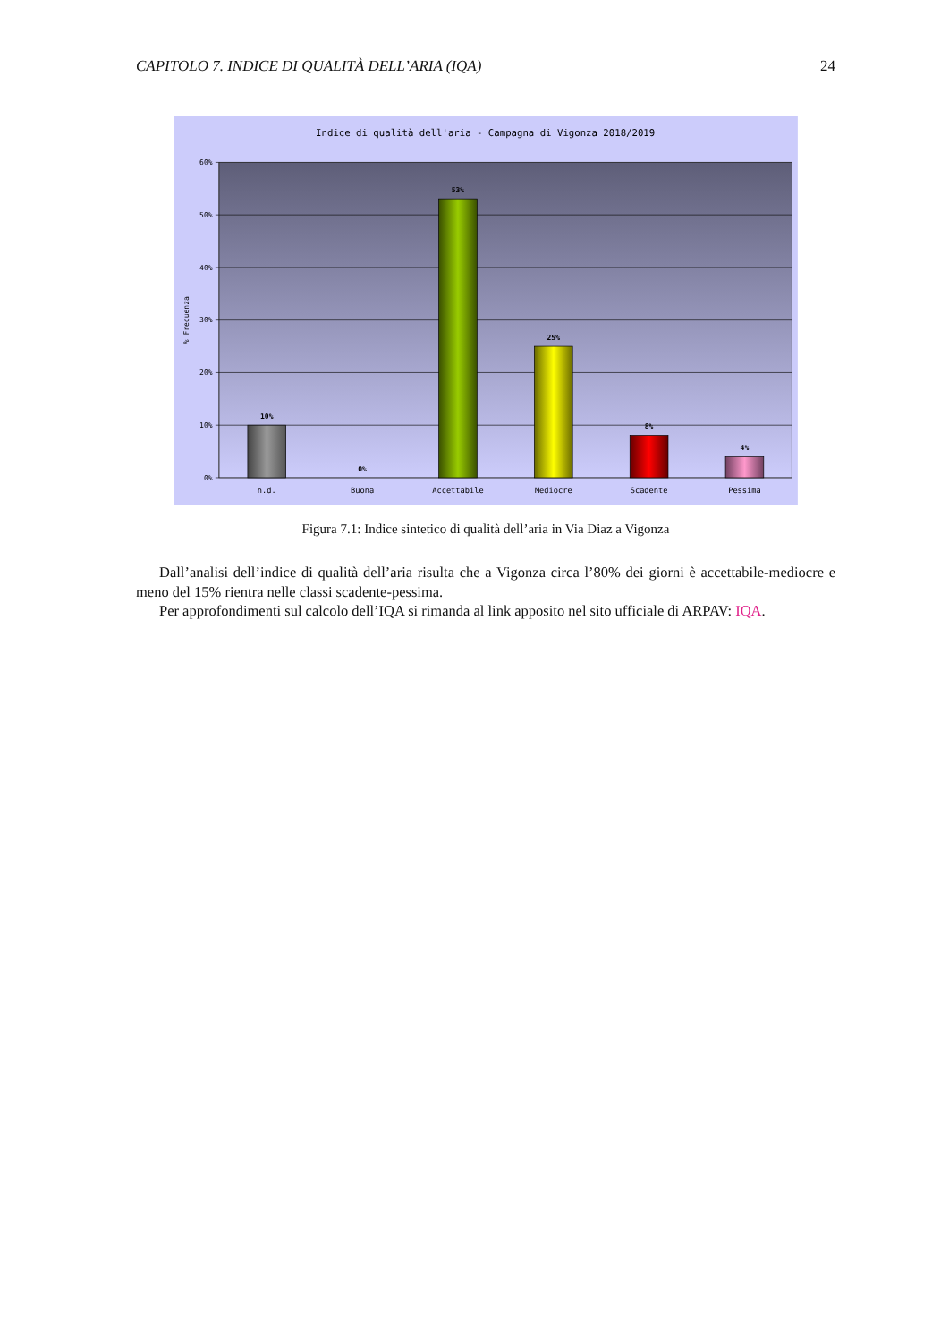CAPITOLO 7. INDICE DI QUALITÀ DELL’ARIA (IQA) 24
Indice di qualità dell'aria - Campagna di Vigonza 2018/2019
60%
50%
40%
30%
20%
10%
0%
% Frequenza
10%
0%
53%
25%
8%
4%
n.d.
Buona
Accettabile
Mediocre
Scadente
Pessima
Figura 7.1: Indice sintetico di qualità dell’aria in Via Diaz a Vigonza
Dall’analisi dell’indice di qualità dell’aria risulta che a Vigonza circa l’80% dei giorni è accettabile-mediocre e meno del 15% rientra nelle classi scadente-pessima.
Per approfondimenti sul calcolo dell’IQA si rimanda al link apposito nel sito ufficiale di ARPAV: IQA.